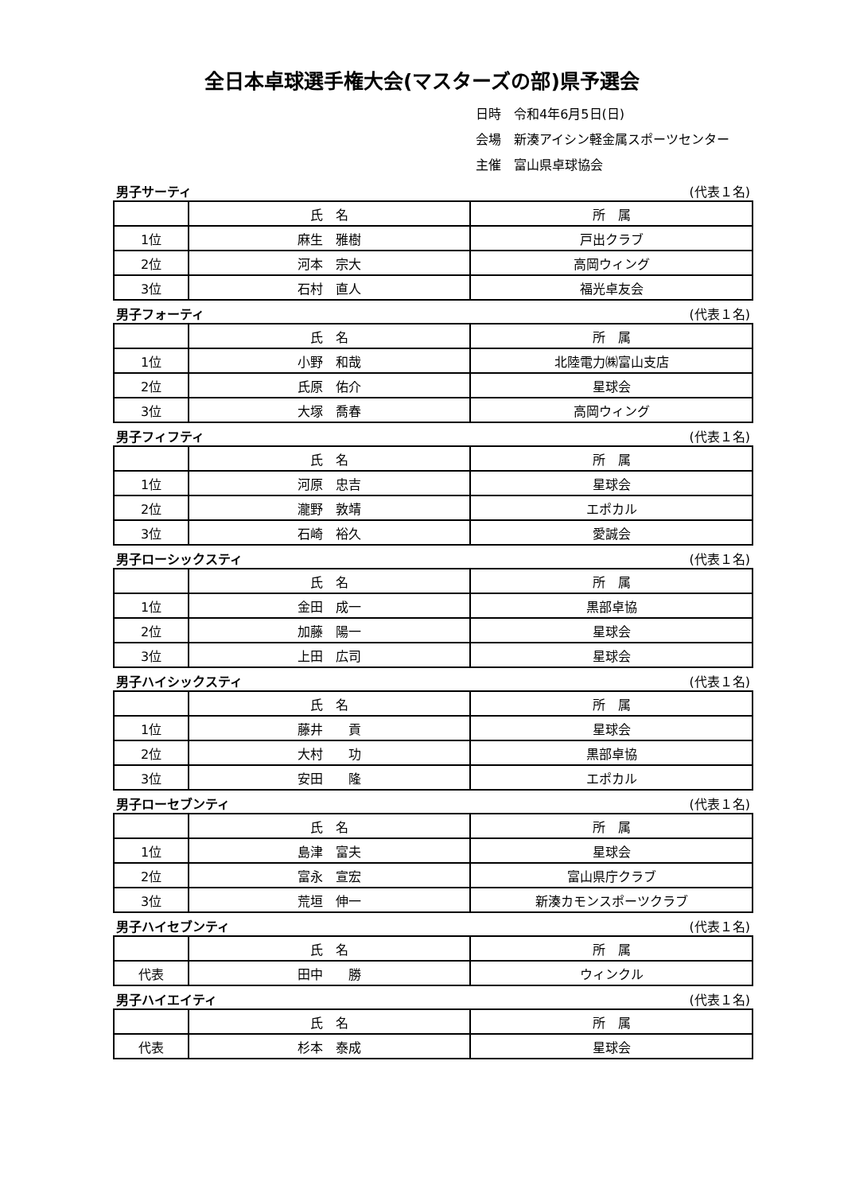全日本卓球選手権大会(マスターズの部)県予選会
日時　令和4年6月5日(日)
会場　新湊アイシン軽金属スポーツセンター
主催　富山県卓球協会
男子サーティ (代表１名)
| | 氏 名 | 所 属 |
| 1位 | 麻生 雅樹 | 戸出クラブ |
| 2位 | 河本 宗大 | 高岡ウィング |
| 3位 | 石村 直人 | 福光卓友会 |
男子フォーティ (代表１名)
| | 氏 名 | 所 属 |
| 1位 | 小野 和哉 | 北陸電力㈱富山支店 |
| 2位 | 氏原 佑介 | 星球会 |
| 3位 | 大塚 喬春 | 高岡ウィング |
男子フィフティ (代表１名)
| | 氏 名 | 所 属 |
| 1位 | 河原 忠吉 | 星球会 |
| 2位 | 瀧野 敦靖 | エポカル |
| 3位 | 石崎 裕久 | 愛誠会 |
男子ローシックスティ (代表１名)
| | 氏 名 | 所 属 |
| 1位 | 金田 成一 | 黒部卓協 |
| 2位 | 加藤 陽一 | 星球会 |
| 3位 | 上田 広司 | 星球会 |
男子ハイシックスティ (代表１名)
| | 氏 名 | 所 属 |
| 1位 | 藤井 貢 | 星球会 |
| 2位 | 大村 功 | 黒部卓協 |
| 3位 | 安田 隆 | エポカル |
男子ローセブンティ (代表１名)
| | 氏 名 | 所 属 |
| 1位 | 島津 富夫 | 星球会 |
| 2位 | 富永 宣宏 | 富山県庁クラブ |
| 3位 | 荒垣 伸一 | 新湊カモンスポーツクラブ |
男子ハイセブンティ (代表１名)
| | 氏 名 | 所 属 |
| 代表 | 田中 勝 | ウィンクル |
男子ハイエイティ (代表１名)
| | 氏 名 | 所 属 |
| 代表 | 杉本 泰成 | 星球会 |